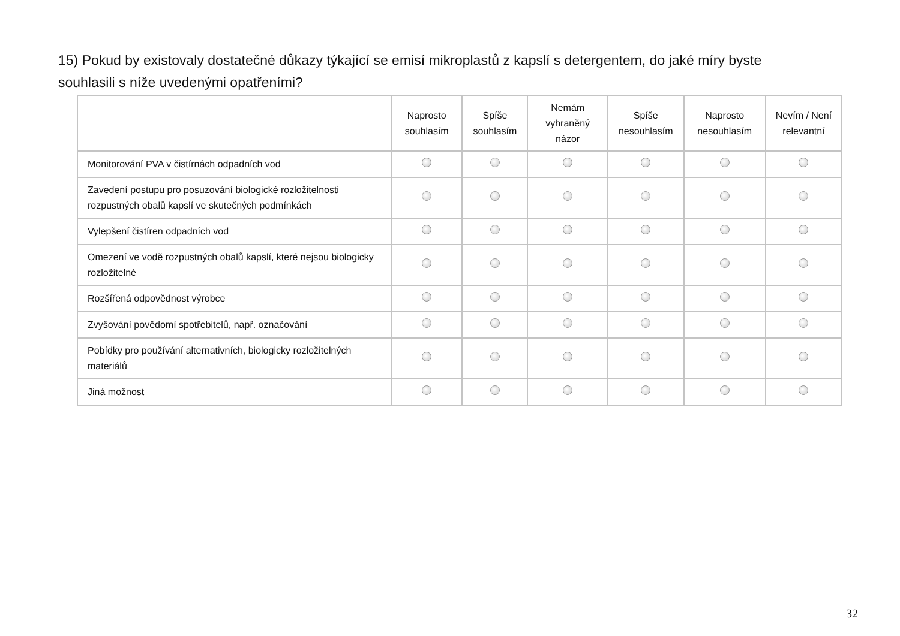15) Pokud by existovaly dostatečné důkazy týkající se emisí mikroplastů z kapslí s detergentem, do jaké míry byste souhlasili s níže uvedenými opatřeními?
| | Naprosto souhlasím | Spíše souhlasím | Nemám vyhraněný názor | Spíše nesouhlasím | Naprosto nesouhlasím | Nevím / Není relevantní |
| --- | --- | --- | --- | --- | --- | --- |
| Monitorování PVA v čistírnách odpadních vod | | | | | | |
| Zavedení postupu pro posuzování biologické rozložitelnosti rozpustných obalů kapslí ve skutečných podmínkách | | | | | | |
| Vylepšení čistíren odpadních vod | | | | | | |
| Omezení ve vodě rozpustných obalů kapslí, které nejsou biologicky rozložitelné | | | | | | |
| Rozšířená odpovědnost výrobce | | | | | | |
| Zvyšování povědomí spotřebitelů, např. označování | | | | | | |
| Pobídky pro používání alternativních, biologicky rozložitelných materiálů | | | | | | |
| Jiná možnost | | | | | | |
32